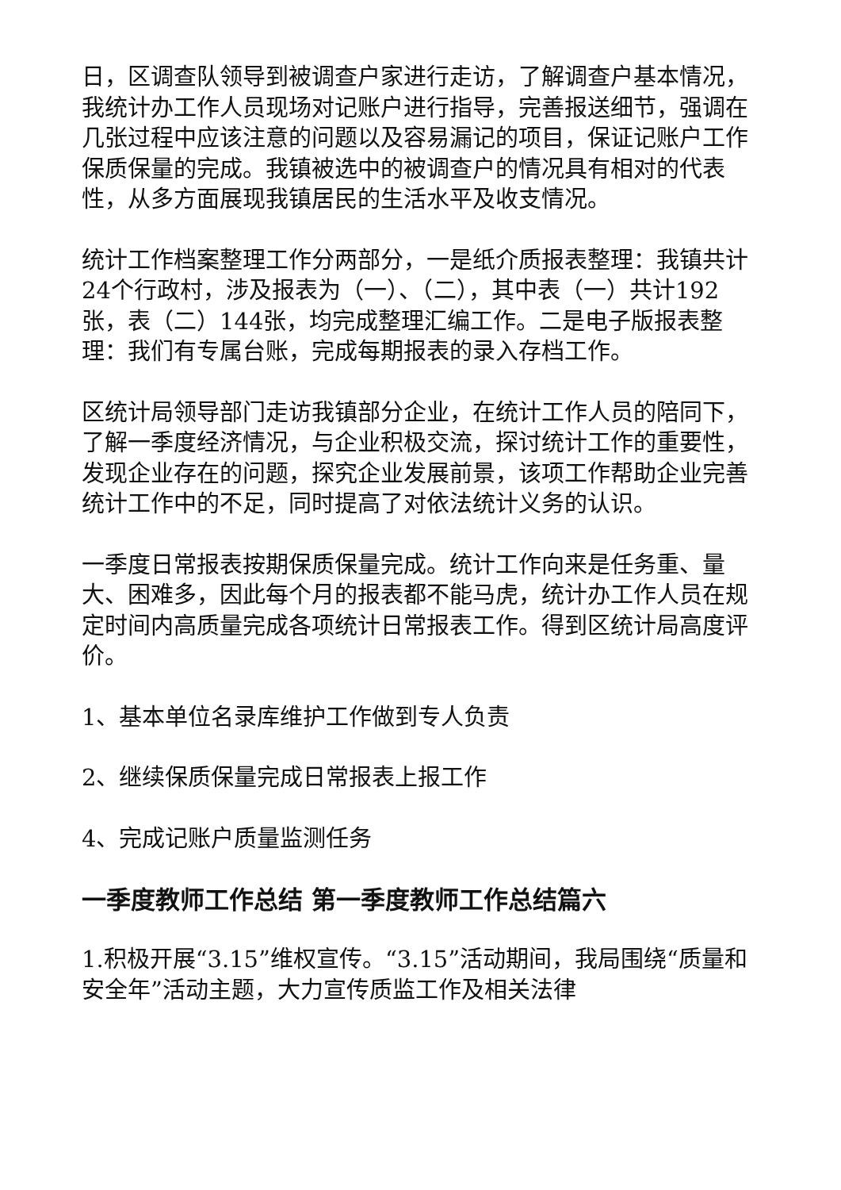日，区调查队领导到被调查户家进行走访，了解调查户基本情况，我统计办工作人员现场对记账户进行指导，完善报送细节，强调在几张过程中应该注意的问题以及容易漏记的项目，保证记账户工作保质保量的完成。我镇被选中的被调查户的情况具有相对的代表性，从多方面展现我镇居民的生活水平及收支情况。
统计工作档案整理工作分两部分，一是纸介质报表整理：我镇共计24个行政村，涉及报表为（一）、（二），其中表（一）共计192张，表（二）144张，均完成整理汇编工作。二是电子版报表整理：我们有专属台账，完成每期报表的录入存档工作。
区统计局领导部门走访我镇部分企业，在统计工作人员的陪同下，了解一季度经济情况，与企业积极交流，探讨统计工作的重要性，发现企业存在的问题，探究企业发展前景，该项工作帮助企业完善统计工作中的不足，同时提高了对依法统计义务的认识。
一季度日常报表按期保质保量完成。统计工作向来是任务重、量大、困难多，因此每个月的报表都不能马虎，统计办工作人员在规定时间内高质量完成各项统计日常报表工作。得到区统计局高度评价。
1、基本单位名录库维护工作做到专人负责
2、继续保质保量完成日常报表上报工作
4、完成记账户质量监测任务
一季度教师工作总结 第一季度教师工作总结篇六
1.积极开展“3.15”维权宣传。“3.15”活动期间，我局围绕“质量和安全年”活动主题，大力宣传质监工作及相关法律